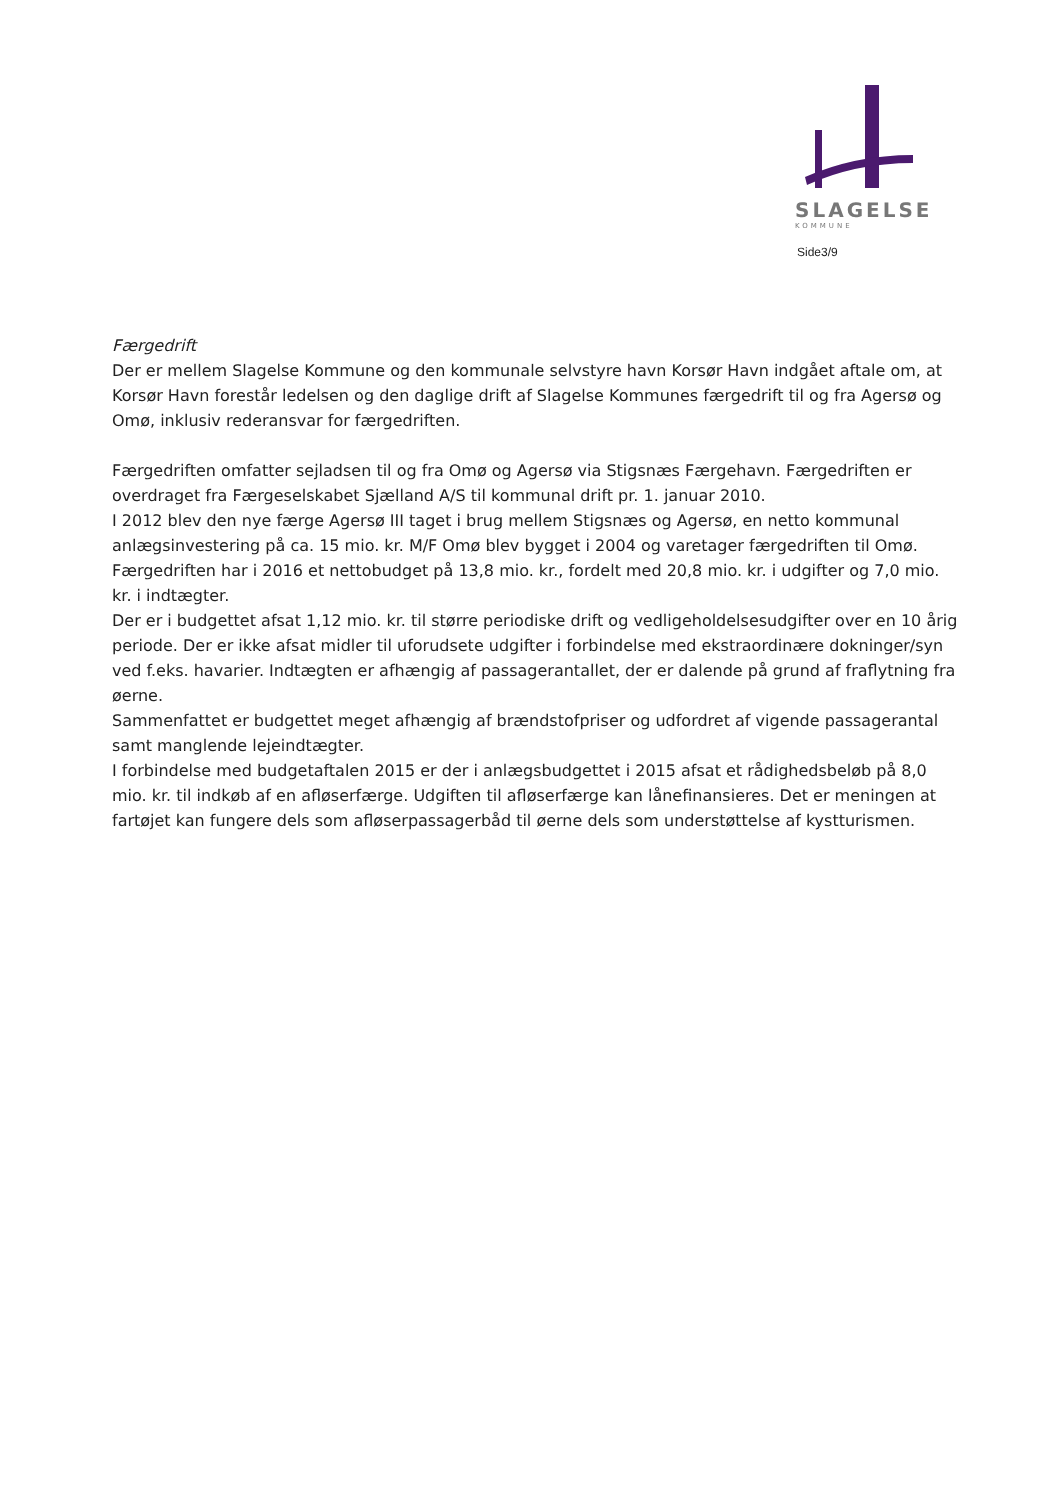SLAGELSE
KOMMUNE
Side3/9
Færgedrift
Der er mellem Slagelse Kommune og den kommunale selvstyre havn Korsør Havn indgået aftale om, at Korsør Havn forestår ledelsen og den daglige drift af Slagelse Kommunes færgedrift til og fra Agersø og Omø, inklusiv rederansvar for færgedriften.
Færgedriften omfatter sejladsen til og fra Omø og Agersø via Stigsnæs Færgehavn. Færgedriften er overdraget fra Færgeselskabet Sjælland A/S til kommunal drift pr. 1. januar 2010.
I 2012 blev den nye færge Agersø III taget i brug mellem Stigsnæs og Agersø, en netto kommunal anlægsinvestering på ca. 15 mio. kr. M/F Omø blev bygget i 2004 og varetager færgedriften til Omø.
Færgedriften har i 2016 et nettobudget på 13,8 mio. kr., fordelt med 20,8 mio. kr. i udgifter og 7,0 mio. kr. i indtægter.
Der er i budgettet afsat 1,12 mio. kr. til større periodiske drift og vedligeholdelsesudgifter over en 10 årig periode. Der er ikke afsat midler til uforudsete udgifter i forbindelse med ekstraordinære dokninger/syn ved f.eks. havarier. Indtægten er afhængig af passagerantallet, der er dalende på grund af fraflytning fra øerne.
Sammenfattet er budgettet meget afhængig af brændstofpriser og udfordret af vigende passagerantal samt manglende lejeindtægter.
I forbindelse med budgetaftalen 2015 er der i anlægsbudgettet i 2015 afsat et rådighedsbeløb på 8,0 mio. kr. til indkøb af en afløserfærge. Udgiften til afløserfærge kan lånefinansieres. Det er meningen at fartøjet kan fungere dels som afløserpassagerbåd til øerne dels som understøttelse af kystturismen.